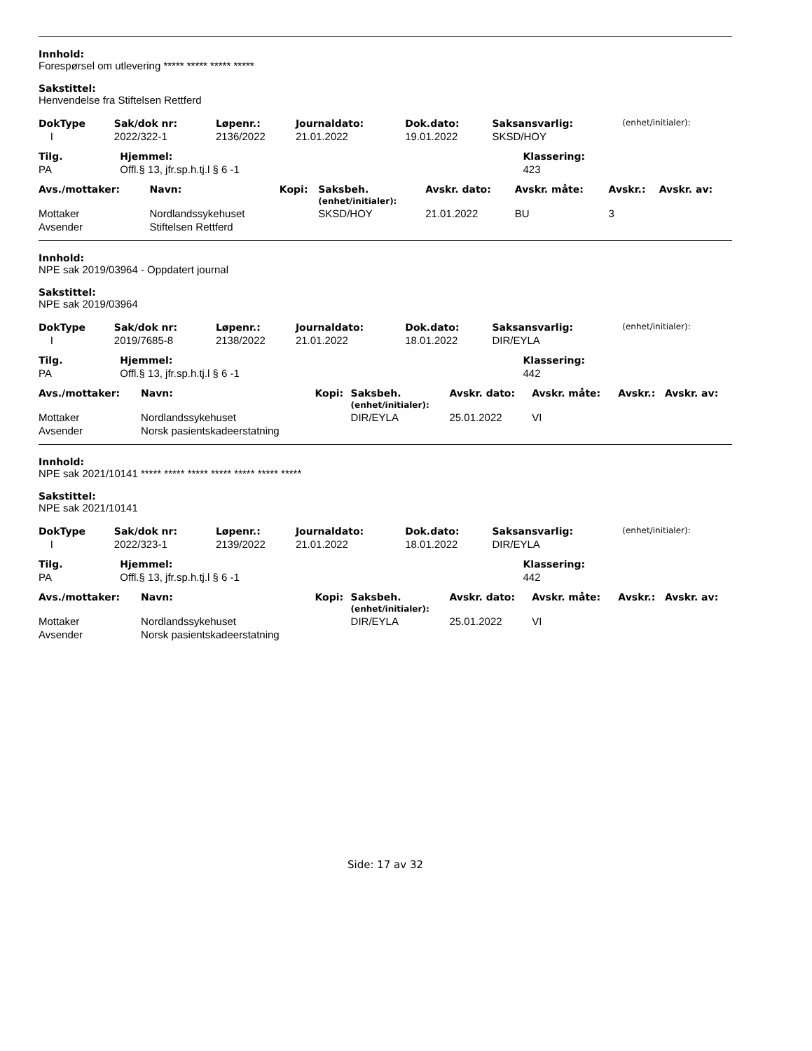Innhold:
Forespørsel om utlevering ***** ***** ***** *****
Sakstittel:
Henvendelse fra Stiftelsen Rettferd
| DokType | Sak/dok nr: | Løpenr.: | Journaldato: | Dok.dato: | Saksansvarlig: | (enhet/initialer): |
| --- | --- | --- | --- | --- | --- | --- |
| I | 2022/322-1 | 2136/2022 | 21.01.2022 | 19.01.2022 | SKSD/HOY | |
| Tilg. | Hjemmel: | Klassering: |
| --- | --- | --- |
| PA | Offl.§ 13, jfr.sp.h.tj.l § 6 -1 | 423 |
| Avs./mottaker: | Navn: | Kopi: | Saksbeh. (enhet/initialer): | Avskr. dato: | Avskr. måte: | Avskr.: | Avskr. av: |
| --- | --- | --- | --- | --- | --- | --- | --- |
| Mottaker | Nordlandssykehuset | | SKSD/HOY | 21.01.2022 | BU | 3 | |
| Avsender | Stiftelsen Rettferd | | | | | | |
Innhold:
NPE sak 2019/03964 - Oppdatert journal
Sakstittel:
NPE sak 2019/03964
| DokType | Sak/dok nr: | Løpenr.: | Journaldato: | Dok.dato: | Saksansvarlig: | (enhet/initialer): |
| --- | --- | --- | --- | --- | --- | --- |
| I | 2019/7685-8 | 2138/2022 | 21.01.2022 | 18.01.2022 | DIR/EYLA | |
| Tilg. | Hjemmel: | Klassering: |
| --- | --- | --- |
| PA | Offl.§ 13, jfr.sp.h.tj.l § 6 -1 | 442 |
| Avs./mottaker: | Navn: | Kopi: | Saksbeh. (enhet/initialer): | Avskr. dato: | Avskr. måte: | Avskr.: | Avskr. av: |
| --- | --- | --- | --- | --- | --- | --- | --- |
| Mottaker | Nordlandssykehuset | | DIR/EYLA | 25.01.2022 | VI | | |
| Avsender | Norsk pasientskadeerstatning | | | | | | |
Innhold:
NPE sak 2021/10141 ***** ***** ***** ***** ***** ***** *****
Sakstittel:
NPE sak 2021/10141
| DokType | Sak/dok nr: | Løpenr.: | Journaldato: | Dok.dato: | Saksansvarlig: | (enhet/initialer): |
| --- | --- | --- | --- | --- | --- | --- |
| I | 2022/323-1 | 2139/2022 | 21.01.2022 | 18.01.2022 | DIR/EYLA | |
| Tilg. | Hjemmel: | Klassering: |
| --- | --- | --- |
| PA | Offl.§ 13, jfr.sp.h.tj.l § 6 -1 | 442 |
| Avs./mottaker: | Navn: | Kopi: | Saksbeh. (enhet/initialer): | Avskr. dato: | Avskr. måte: | Avskr.: | Avskr. av: |
| --- | --- | --- | --- | --- | --- | --- | --- |
| Mottaker | Nordlandssykehuset | | DIR/EYLA | 25.01.2022 | VI | | |
| Avsender | Norsk pasientskadeerstatning | | | | | | |
Side: 17 av 32